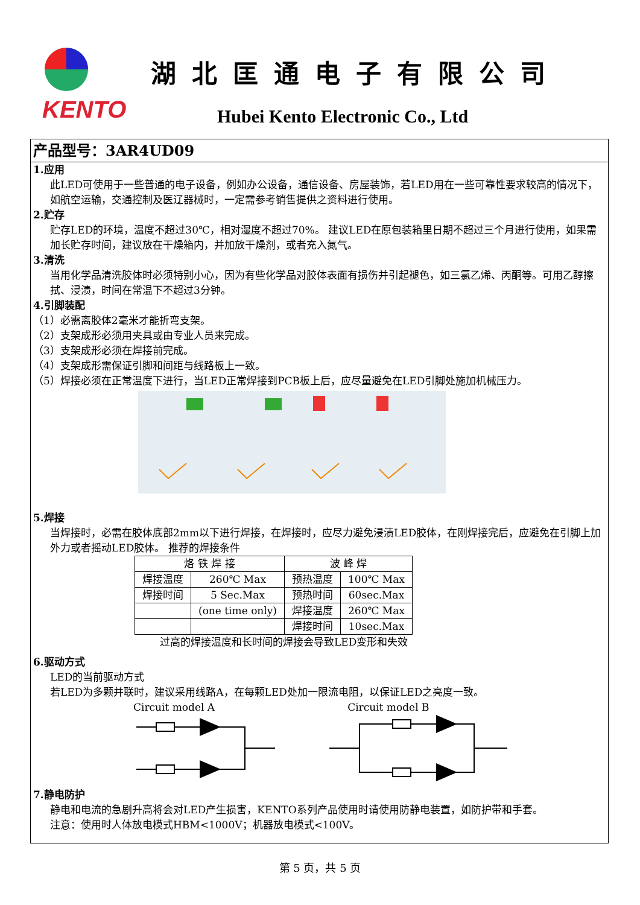KENTO
湖北匡通电子有限公司
Hubei Kento Electronic Co., Ltd
产品型号：3AR4UD09
1.应用
此LED可使用于一些普通的电子设备，例如办公设备，通信设备、房屋装饰，若LED用在一些可靠性要求较高的情况下，如航空运输，交通控制及医辽器械时，一定需参考销售提供之资料进行使用。
2.贮存
贮存LED的环境，温度不超过30℃，相对湿度不超过70%。 建议LED在原包装箱里日期不超过三个月进行使用，如果需加长贮存时间，建议放在干燥箱内，并加放干燥剂，或者充入氮气。
3.清洗
当用化学品清洗胶体时必须特别小心，因为有些化学品对胶体表面有损伤并引起褪色，如三氯乙烯、丙酮等。可用乙醇擦拭、浸渍，时间在常温下不超过3分钟。
4.引脚装配
（1）必需离胶体2毫米才能折弯支架。
（2）支架成形必须用夹具或由专业人员来完成。
（3）支架成形必须在焊接前完成。
（4）支架成形需保证引脚和间距与线路板上一致。
（5）焊接必须在正常温度下进行，当LED正常焊接到PCB板上后，应尽量避免在LED引脚处施加机械压力。
5.焊接
当焊接时，必需在胶体底部2mm以下进行焊接，在焊接时，应尽力避免浸渍LED胶体，在刚焊接完后，应避免在引脚上加外力或者摇动LED胶体。 推荐的焊接条件
| 烙 铁 焊 接 | | 波 峰 焊 | |
| 焊接温度 | 260℃ Max | 预热温度 | 100℃ Max |
| 焊接时间 | 5 Sec.Max | 预热时间 | 60sec.Max |
| | (one time only) | 焊接温度 | 260℃ Max |
| | | 焊接时间 | 10sec.Max |
过高的焊接温度和长时间的焊接会导致LED变形和失效
6.驱动方式
LED的当前驱动方式
若LED为多颗并联时，建议采用线路A，在每颗LED处加一限流电阻，以保证LED之亮度一致。
Circuit model A Circuit model B
7.静电防护
静电和电流的急剧升高将会对LED产生损害，KENTO系列产品使用时请使用防静电装置，如防护带和手套。
注意：使用时人体放电模式HBM<1000V；机器放电模式<100V。
第 5 页，共 5 页